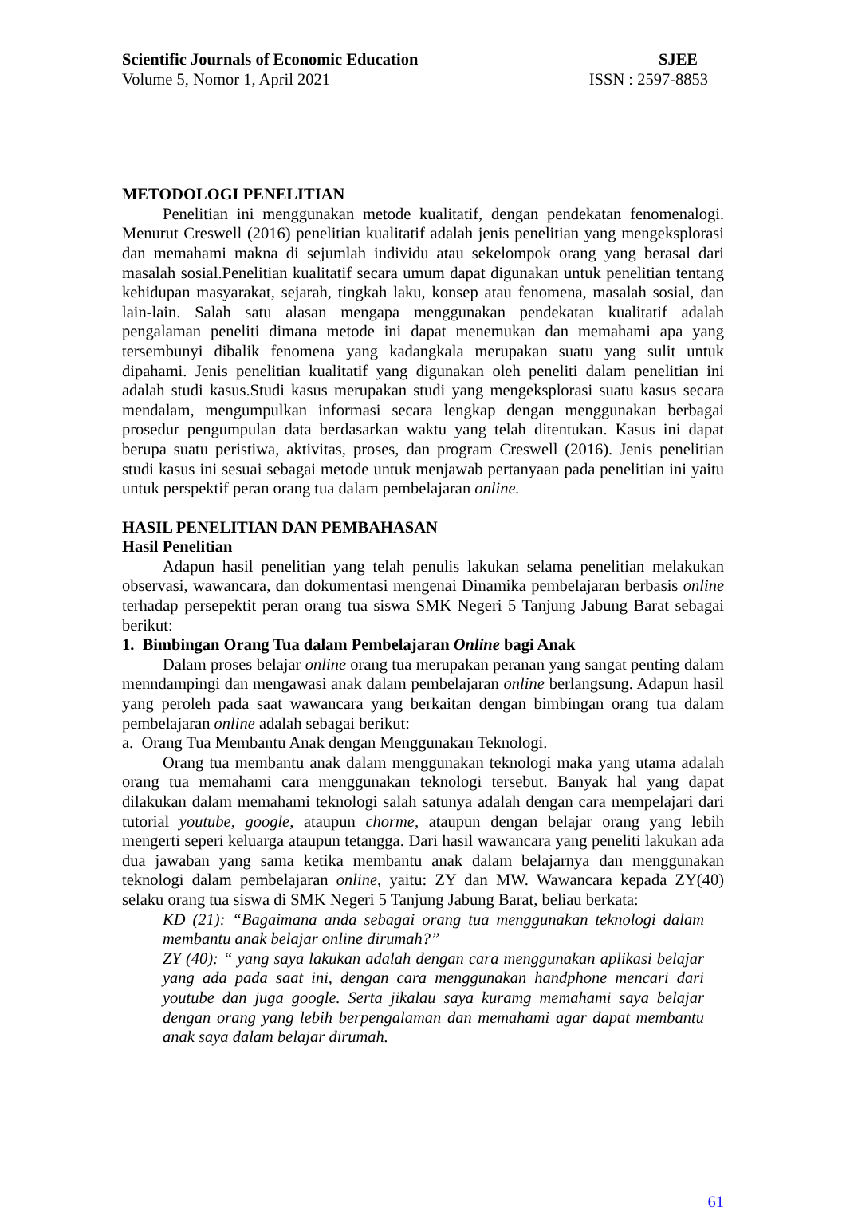Scientific Journals of Economic Education SJEE
Volume 5, Nomor 1, April 2021 ISSN : 2597-8853
METODOLOGI PENELITIAN
Penelitian ini menggunakan metode kualitatif, dengan pendekatan fenomenalogi. Menurut Creswell (2016) penelitian kualitatif adalah jenis penelitian yang mengeksplorasi dan memahami makna di sejumlah individu atau sekelompok orang yang berasal dari masalah sosial.Penelitian kualitatif secara umum dapat digunakan untuk penelitian tentang kehidupan masyarakat, sejarah, tingkah laku, konsep atau fenomena, masalah sosial, dan lain-lain. Salah satu alasan mengapa menggunakan pendekatan kualitatif adalah pengalaman peneliti dimana metode ini dapat menemukan dan memahami apa yang tersembunyi dibalik fenomena yang kadangkala merupakan suatu yang sulit untuk dipahami. Jenis penelitian kualitatif yang digunakan oleh peneliti dalam penelitian ini adalah studi kasus.Studi kasus merupakan studi yang mengeksplorasi suatu kasus secara mendalam, mengumpulkan informasi secara lengkap dengan menggunakan berbagai prosedur pengumpulan data berdasarkan waktu yang telah ditentukan. Kasus ini dapat berupa suatu peristiwa, aktivitas, proses, dan program Creswell (2016). Jenis penelitian studi kasus ini sesuai sebagai metode untuk menjawab pertanyaan pada penelitian ini yaitu untuk perspektif peran orang tua dalam pembelajaran online.
HASIL PENELITIAN DAN PEMBAHASAN
Hasil Penelitian
Adapun hasil penelitian yang telah penulis lakukan selama penelitian melakukan observasi, wawancara, dan dokumentasi mengenai Dinamika pembelajaran berbasis online terhadap persepektit peran orang tua siswa SMK Negeri 5 Tanjung Jabung Barat sebagai berikut:
1. Bimbingan Orang Tua dalam Pembelajaran Online bagi Anak
Dalam proses belajar online orang tua merupakan peranan yang sangat penting dalam menndampingi dan mengawasi anak dalam pembelajaran online berlangsung. Adapun hasil yang peroleh pada saat wawancara yang berkaitan dengan bimbingan orang tua dalam pembelajaran online adalah sebagai berikut:
a. Orang Tua Membantu Anak dengan Menggunakan Teknologi.
Orang tua membantu anak dalam menggunakan teknologi maka yang utama adalah orang tua memahami cara menggunakan teknologi tersebut. Banyak hal yang dapat dilakukan dalam memahami teknologi salah satunya adalah dengan cara mempelajari dari tutorial youtube, google, ataupun chorme, ataupun dengan belajar orang yang lebih mengerti seperi keluarga ataupun tetangga. Dari hasil wawancara yang peneliti lakukan ada dua jawaban yang sama ketika membantu anak dalam belajarnya dan menggunakan teknologi dalam pembelajaran online, yaitu: ZY dan MW. Wawancara kepada ZY(40) selaku orang tua siswa di SMK Negeri 5 Tanjung Jabung Barat, beliau berkata:
KD (21): “Bagaimana anda sebagai orang tua menggunakan teknologi dalam membantu anak belajar online dirumah?”
ZY (40): “ yang saya lakukan adalah dengan cara menggunakan aplikasi belajar yang ada pada saat ini, dengan cara menggunakan handphone mencari dari youtube dan juga google. Serta jikalau saya kuramg memahami saya belajar dengan orang yang lebih berpengalaman dan memahami agar dapat membantu anak saya dalam belajar dirumah.
61